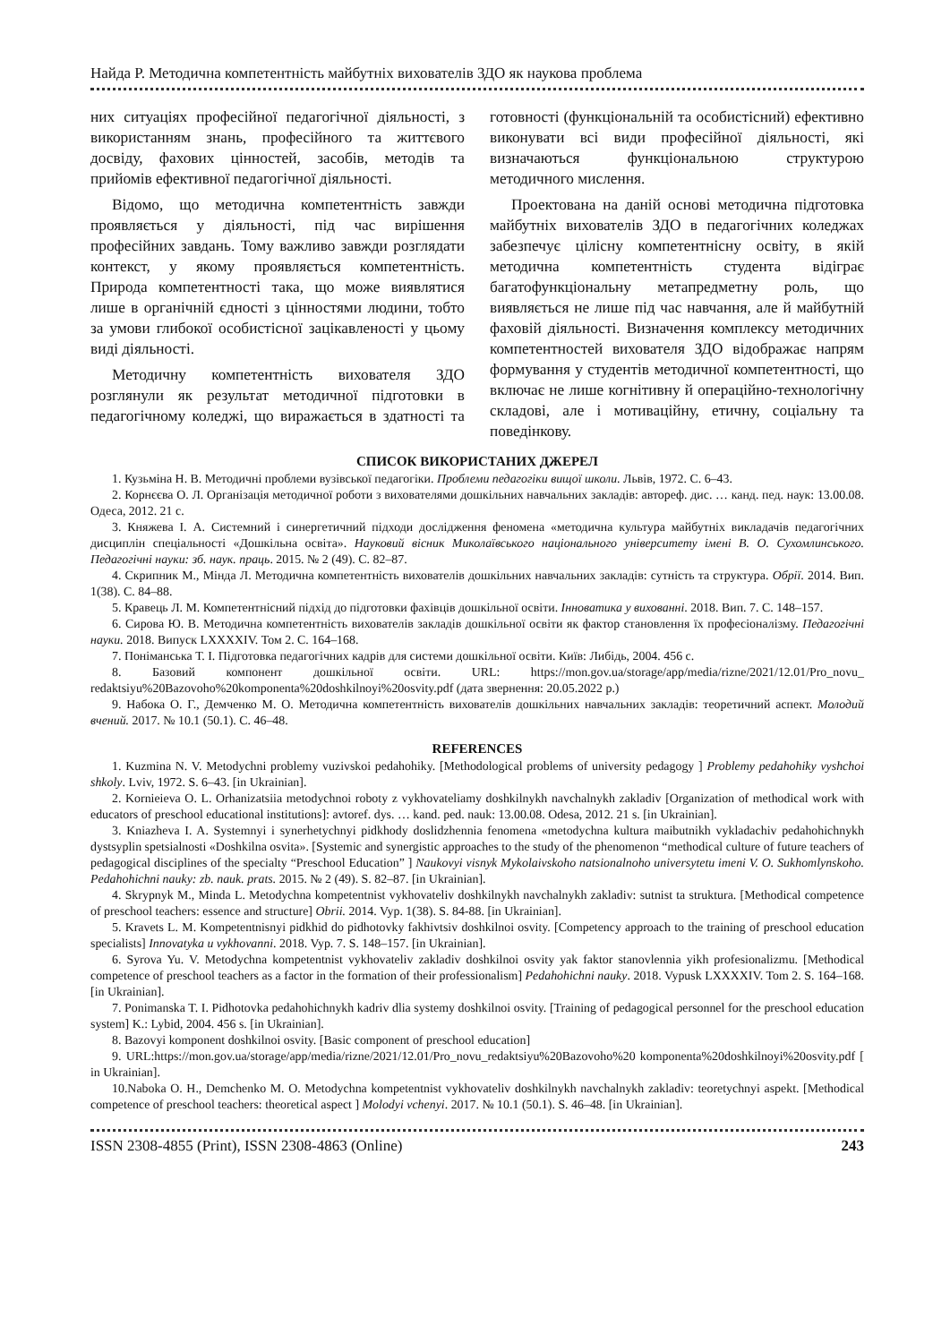Найда Р. Методична компетентність майбутніх вихователів ЗДО як наукова проблема
них ситуаціях професійної педагогічної діяльності, з використанням знань, професійного та життєвого досвіду, фахових цінностей, засобів, методів та прийомів ефективної педагогічної діяльності.
Відомо, що методична компетентність завжди проявляється у діяльності, під час вирішення професійних завдань. Тому важливо завжди розглядати контекст, у якому проявляється компетентність. Природа компетентності така, що може виявлятися лише в органічній єдності з цінностями людини, тобто за умови глибокої особистісної зацікавленості у цьому виді діяльності.
Методичну компетентність вихователя ЗДО розглянули як результат методичної підготовки в педагогічному коледжі, що виражається в здатності та готовності (функціональній та особистісний) ефективно виконувати всі види професійної діяльності, які визначаються функціональною структурою методичного мислення.
Проектована на даній основі методична підготовка майбутніх вихователів ЗДО в педагогічних коледжах забезпечує цілісну компетентнісну освіту, в якій методична компетентність студента відіграє багатофункціональну метапредметну роль, що виявляється не лише під час навчання, але й майбутній фаховій діяльності. Визначення комплексу методичних компетентностей вихователя ЗДО відображає напрям формування у студентів методичної компетентності, що включає не лише когнітивну й операційно-технологічну складові, але і мотиваційну, етичну, соціальну та поведінкову.
СПИСОК ВИКОРИСТАНИХ ДЖЕРЕЛ
1. Кузьміна Н. В. Методичні проблеми вузівської педагогіки. Проблеми педагогіки вищої школи. Львів, 1972. С. 6–43.
2. Корнєєва О. Л. Організація методичної роботи з вихователями дошкільних навчальних закладів: автореф. дис. … канд. пед. наук: 13.00.08. Одеса, 2012. 21 с.
3. Княжева І. А. Системний і синергетичний підходи дослідження феномена «методична культура майбутніх викладачів педагогічних дисциплін спеціальності «Дошкільна освіта». Науковий вісник Миколаївського національного університету імені В. О. Сухомлинського. Педагогічні науки: зб. наук. праць. 2015. № 2 (49). С. 82–87.
4. Скрипник М., Мінда Л. Методична компетентність вихователів дошкільних навчальних закладів: сутність та структура. Обрії. 2014. Вип. 1(38). С. 84–88.
5. Кравець Л. М. Компетентнісний підхід до підготовки фахівців дошкільної освіти. Інноватика у вихованні. 2018. Вип. 7. С. 148–157.
6. Сирова Ю. В. Методична компетентність вихователів закладів дошкільної освіти як фактор становлення їх професіоналізму. Педагогічні науки. 2018. Випуск LXXXXIV. Том 2. С. 164–168.
7. Поніманська Т. І. Підготовка педагогічних кадрів для системи дошкільної освіти. Київ: Либідь, 2004. 456 с.
8. Базовий компонент дошкільної освіти. URL: https://mon.gov.ua/storage/app/media/rizne/2021/12.01/Pro_novu_ redaktsiyu%20Bazovoho%20komponenta%20doshkilnoyi%20osvity.pdf (дата звернення: 20.05.2022 р.)
9. Набока О. Г., Демченко М. О. Методична компетентність вихователів дошкільних навчальних закладів: теоретичний аспект. Молодий вчений. 2017. № 10.1 (50.1). С. 46–48.
REFERENCES
1. Kuzmina N. V. Metodychni problemy vuzivskoi pedahohiky. [Methodological problems of university pedagogy ] Problemy pedahohiky vyshchoi shkoly. Lviv, 1972. S. 6–43. [in Ukrainian].
2. Kornieieva O. L. Orhanizatsiia metodychnoi roboty z vykhovateliamy doshkilnykh navchalnykh zakladiv [Organization of methodical work with educators of preschool educational institutions]: avtoref. dys. … kand. ped. nauk: 13.00.08. Odesa, 2012. 21 s. [in Ukrainian].
3. Kniazheva I. A. Systemnyi i synerhetychnyi pidkhody doslidzhennia fenomena «metodychna kultura maibutnikh vykladachiv pedahohichnykh dystsyplin spetsialnosti «Doshkilna osvita». [Systemic and synergistic approaches to the study of the phenomenon “methodical culture of future teachers of pedagogical disciplines of the specialty “Preschool Education” ] Naukovyi visnyk Mykolaivskoho natsionalnoho universytetu imeni V. O. Sukhomlynskoho. Pedahohichni nauky: zb. nauk. prats. 2015. № 2 (49). S. 82–87. [in Ukrainian].
4. Skrypnyk M., Minda L. Metodychna kompetentnist vykhovateliv doshkilnykh navchalnykh zakladiv: sutnist ta struktura. [Methodical competence of preschool teachers: essence and structure] Obrii. 2014. Vyp. 1(38). S. 84-88. [in Ukrainian].
5. Kravets L. M. Kompetentnisnyi pidkhid do pidhotovky fakhivtsiv doshkilnoi osvity. [Competency approach to the training of preschool education specialists] Innovatyka u vykhovanni. 2018. Vyp. 7. S. 148–157. [in Ukrainian].
6. Syrova Yu. V. Metodychna kompetentnist vykhovateliv zakladiv doshkilnoi osvity yak faktor stanovlennia yikh profesionalizmu. [Methodical competence of preschool teachers as a factor in the formation of their professionalism] Pedahohichni nauky. 2018. Vypusk LXXXXIV. Tom 2. S. 164–168. [in Ukrainian].
7. Ponimanska T. I. Pidhotovka pedahohichnykh kadriv dlia systemy doshkilnoi osvity. [Training of pedagogical personnel for the preschool education system] K.: Lybid, 2004. 456 s. [in Ukrainian].
8. Bazovyi komponent doshkilnoi osvity. [Basic component of preschool education]
9. URL:https://mon.gov.ua/storage/app/media/rizne/2021/12.01/Pro_novu_redaktsiyu%20Bazovoho%20 komponenta%20doshkilnoyi%20osvity.pdf [ in Ukrainian].
10.Naboka O. H., Demchenko M. O. Metodychna kompetentnist vykhovateliv doshkilnykh navchalnykh zakladiv: teoretychnyi aspekt. [Methodical competence of preschool teachers: theoretical aspect ] Molodyi vchenyi. 2017. № 10.1 (50.1). S. 46–48. [in Ukrainian].
ISSN 2308-4855 (Print), ISSN 2308-4863 (Online) 243